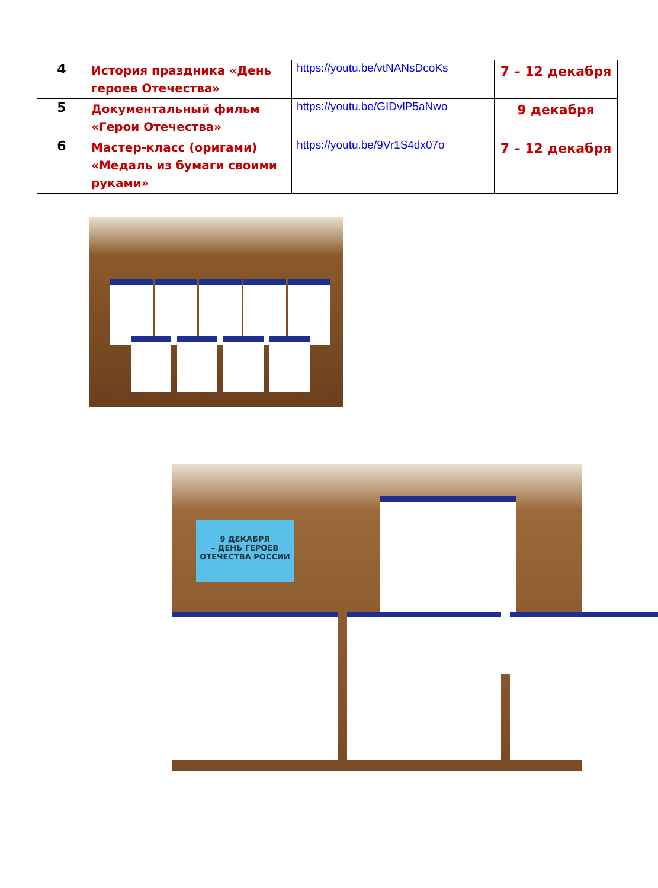| 4 | История праздника «День героев Отечества» | https://youtu.be/vtNANsDcoKs | 7 – 12 декабря |
| 5 | Документальный фильм «Герои Отечества» | https://youtu.be/GIDvlP5aNwo | 9 декабря |
| 6 | Мастер-класс (оригами) «Медаль из бумаги своими руками» | https://youtu.be/9Vr1S4dx07o | 7 – 12 декабря |
9 ДЕКАБРЯ
– ДЕНЬ ГЕРОЕВ
ОТЕЧЕСТВА РОССИИ